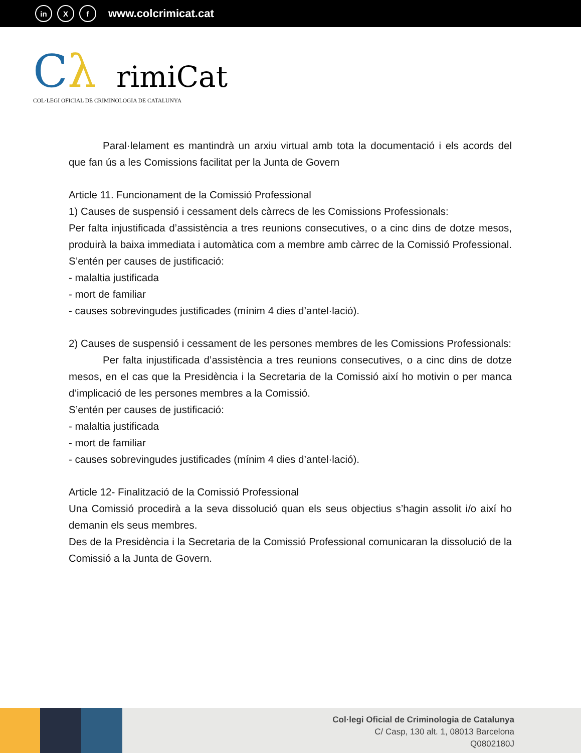in X f www.colcrimicat.cat
Cλ rimiCat
COL·LEGI OFICIAL DE CRIMINOLOGIA DE CATALUNYA
Paral·lelament es mantindrà un arxiu virtual amb tota la documentació i els acords del que fan ús a les Comissions facilitat per la Junta de Govern
Article 11. Funcionament de la Comissió Professional
1) Causes de suspensió i cessament dels càrrecs de les Comissions Professionals:
Per falta injustificada d’assistència a tres reunions consecutives, o a cinc dins de dotze mesos, produirà la baixa immediata i automàtica com a membre amb càrrec de la Comissió Professional. S’entén per causes de justificació:
- malaltia justificada
- mort de familiar
- causes sobrevingudes justificades (mínim 4 dies d’antel·lació).
2) Causes de suspensió i cessament de les persones membres de les Comissions Professionals:
Per falta injustificada d’assistència a tres reunions consecutives, o a cinc dins de dotze mesos, en el cas que la Presidència i la Secretaria de la Comissió així ho motivin o per manca d’implicació de les persones membres a la Comissió.
S’entén per causes de justificació:
- malaltia justificada
- mort de familiar
- causes sobrevingudes justificades (mínim 4 dies d’antel·lació).
Article 12- Finalització de la Comissió Professional
Una Comissió procedirà a la seva dissolució quan els seus objectius s’hagin assolit i/o així ho demanin els seus membres.
Des de la Presidència i la Secretaria de la Comissió Professional comunicaran la dissolució de la Comissió a la Junta de Govern.
Col·legi Oficial de Criminologia de Catalunya
C/ Casp, 130 alt. 1, 08013 Barcelona
Q0802180J